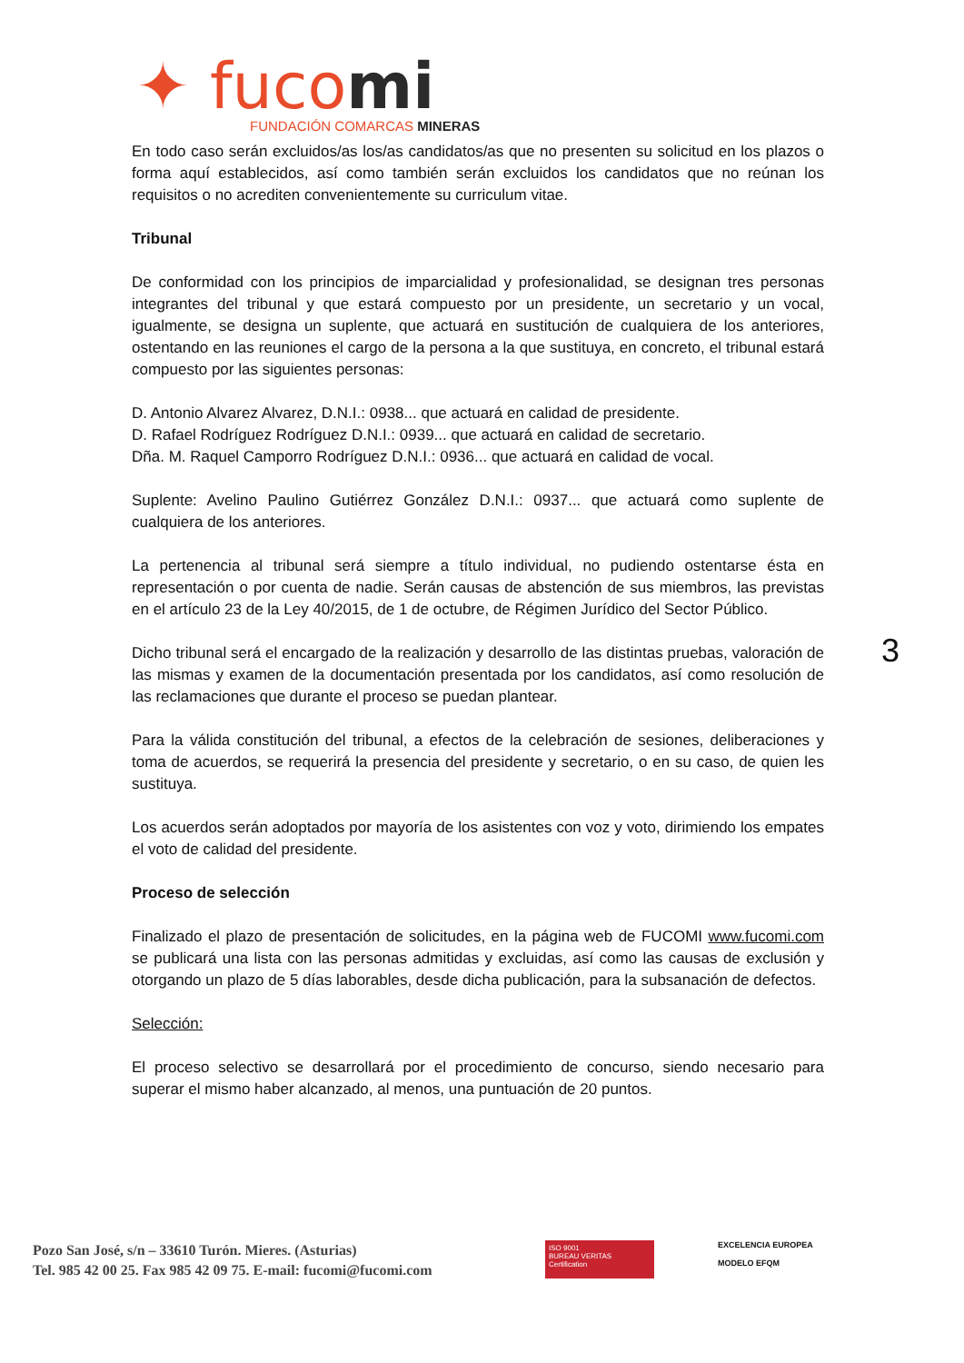✦ fucomi
FUNDACIÓN COMARCAS MINERAS
En todo caso serán excluidos/as los/as candidatos/as que no presenten su solicitud en los plazos o forma aquí establecidos, así como también serán excluidos los candidatos que no reúnan los requisitos o no acrediten convenientemente su curriculum vitae.
Tribunal
De conformidad con los principios de imparcialidad y profesionalidad, se designan tres personas integrantes del tribunal y que estará compuesto por un presidente, un secretario y un vocal, igualmente, se designa un suplente, que actuará en sustitución de cualquiera de los anteriores, ostentando en las reuniones el cargo de la persona a la que sustituya, en concreto, el tribunal estará compuesto por las siguientes personas:
D. Antonio Alvarez Alvarez, D.N.I.: 0938... que actuará en calidad de presidente.
D. Rafael Rodríguez Rodríguez D.N.I.: 0939... que actuará en calidad de secretario.
Dña. M. Raquel Camporro Rodríguez D.N.I.: 0936... que actuará en calidad de vocal.
Suplente: Avelino Paulino Gutiérrez González D.N.I.: 0937... que actuará como suplente de cualquiera de los anteriores.
La pertenencia al tribunal será siempre a título individual, no pudiendo ostentarse ésta en representación o por cuenta de nadie. Serán causas de abstención de sus miembros, las previstas en el artículo 23 de la Ley 40/2015, de 1 de octubre, de Régimen Jurídico del Sector Público.
Dicho tribunal será el encargado de la realización y desarrollo de las distintas pruebas, valoración de las mismas y examen de la documentación presentada por los candidatos, así como resolución de las reclamaciones que durante el proceso se puedan plantear.
Para la válida constitución del tribunal, a efectos de la celebración de sesiones, deliberaciones y toma de acuerdos, se requerirá la presencia del presidente y secretario, o en su caso, de quien les sustituya.
Los acuerdos serán adoptados por mayoría de los asistentes con voz y voto, dirimiendo los empates el voto de calidad del presidente.
Proceso de selección
Finalizado el plazo de presentación de solicitudes, en la página web de FUCOMI www.fucomi.com se publicará una lista con las personas admitidas y excluidas, así como las causas de exclusión y otorgando un plazo de 5 días laborables, desde dicha publicación, para la subsanación de defectos.
Selección:
El proceso selectivo se desarrollará por el procedimiento de concurso, siendo necesario para superar el mismo haber alcanzado, al menos, una puntuación de 20 puntos.
3
Pozo San José, s/n – 33610 Turón. Mieres. (Asturias)
Tel. 985 42 00 25. Fax 985 42 09 75. E-mail: fucomi@fucomi.com
ISO 9001
BUREAU VERITAS
Certification
EXCELENCIA EUROPEA
MODELO EFQM